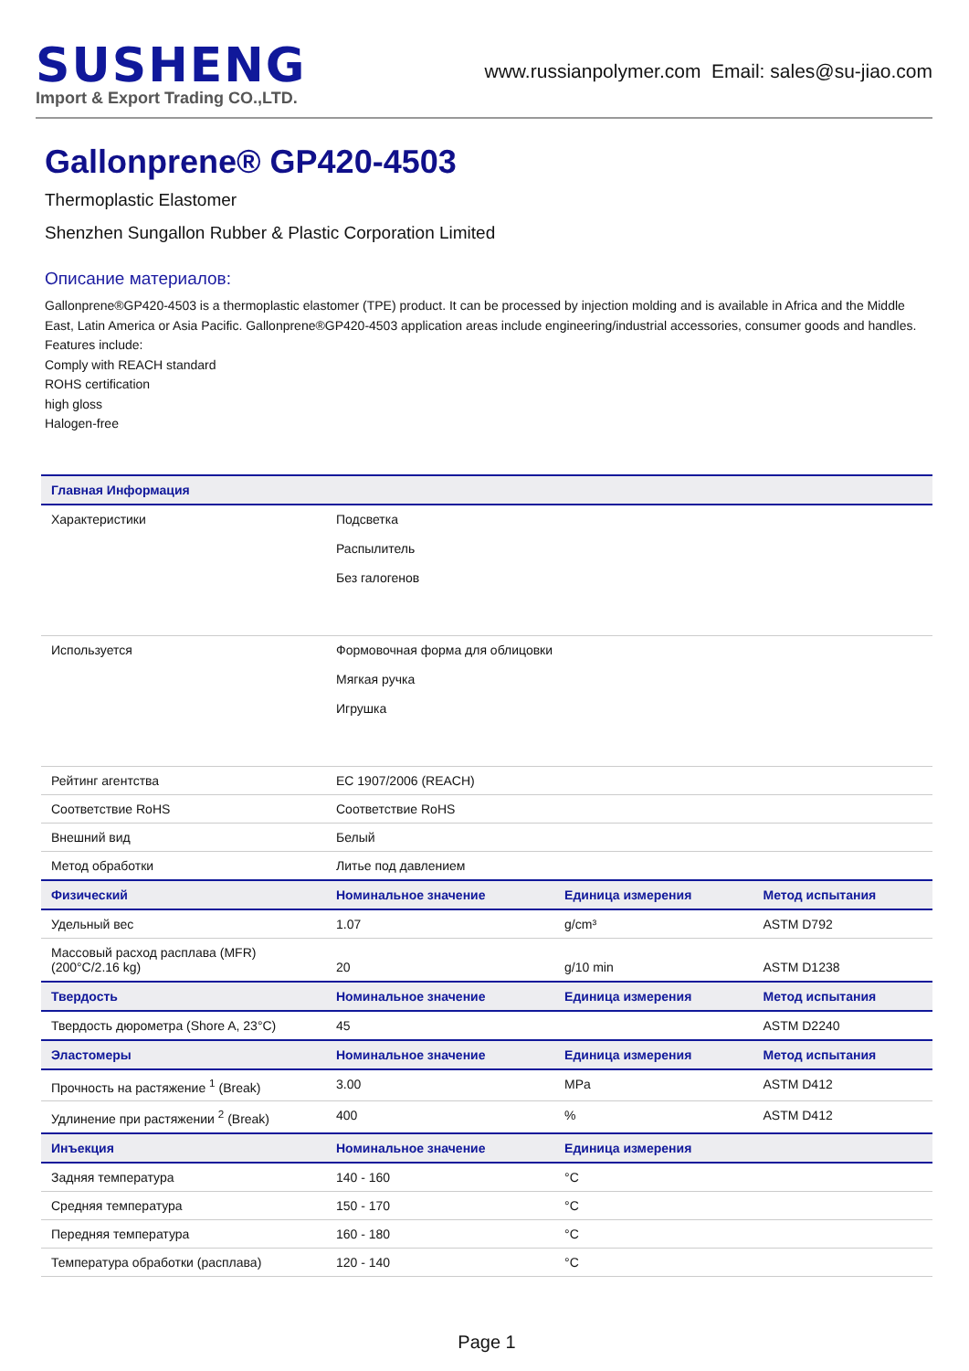SUSHENG
Import & Export Trading CO.,LTD.
www.russianpolymer.com Email: sales@su-jiao.com
Gallonprene® GP420-4503
Thermoplastic Elastomer
Shenzhen Sungallon Rubber & Plastic Corporation Limited
Описание материалов:
Gallonprene®GP420-4503 is a thermoplastic elastomer (TPE) product. It can be processed by injection molding and is available in Africa and the Middle East, Latin America or Asia Pacific. Gallonprene®GP420-4503 application areas include engineering/industrial accessories, consumer goods and handles.
Features include:
Comply with REACH standard
ROHS certification
high gloss
Halogen-free
| Главная Информация | | | |
| --- | --- | --- | --- |
| Характеристики | Подсветка Распылитель Без галогенов | | |
| Используется | Формовочная форма для облицовки Мягкая ручка Игрушка | | |
| Рейтинг агентства | EC 1907/2006 (REACH) | | |
| Соответствие RoHS | Соответствие RoHS | | |
| Внешний вид | Белый | | |
| Метод обработки | Литье под давлением | | |
| Физический | Номинальное значение | Единица измерения | Метод испытания |
| Удельный вес | 1.07 | g/cm³ | ASTM D792 |
| Массовый расход расплава (MFR) (200°C/2.16 kg) | 20 | g/10 min | ASTM D1238 |
| Твердость | Номинальное значение | Единица измерения | Метод испытания |
| Твердость дюрометра (Shore A, 23°C) | 45 | | ASTM D2240 |
| Эластомеры | Номинальное значение | Единица измерения | Метод испытания |
| Прочность на растяжение <sup>1</sup> (Break) | 3.00 | MPa | ASTM D412 |
| Удлинение при растяжении <sup>2</sup> (Break) | 400 | % | ASTM D412 |
| Инъекция | Номинальное значение | Единица измерения | |
| Задняя температура | 140 - 160 | °C | |
| Средняя температура | 150 - 170 | °C | |
| Передняя температура | 160 - 180 | °C | |
| Температура обработки (расплава) | 120 - 140 | °C | |
Page 1